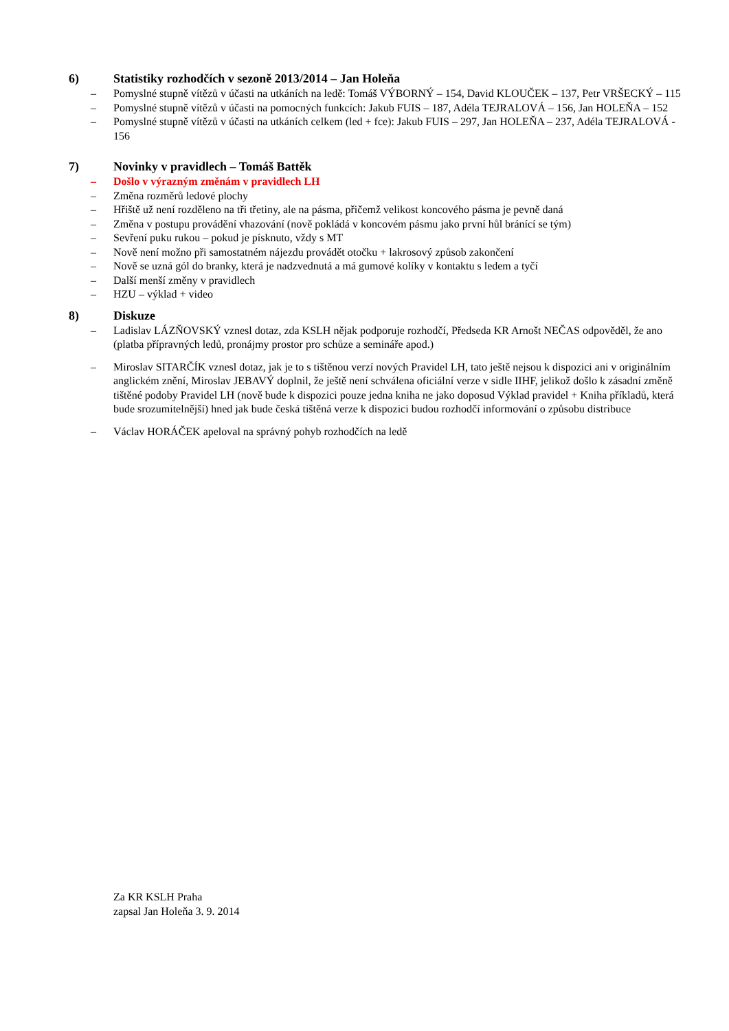6) Statistiky rozhodčích v sezoně 2013/2014 – Jan Holeňa
– Pomyslné stupně vítězů v účasti na utkáních na ledě: Tomáš VÝBORNÝ – 154, David KLOUČEK – 137, Petr VRŠECKÝ – 115
– Pomyslné stupně vítězů v účasti na pomocných funkcích: Jakub FUIS – 187, Adéla TEJRALOVÁ – 156, Jan HOLEŇA – 152
– Pomyslné stupně vítězů v účasti na utkáních celkem (led + fce): Jakub FUIS – 297, Jan HOLEŇA – 237, Adéla TEJRALOVÁ - 156
7) Novinky v pravidlech – Tomáš Battěk
– Došlo v výrazným změnám v pravidlech LH
– Změna rozměrů ledové plochy
– Hřiště už není rozděleno na tři třetiny, ale na pásma, přičemž velikost koncového pásma je pevně daná
– Změna v postupu provádění vhazování (nově pokládá v koncovém pásmu jako první hůl bránící se tým)
– Sevření puku rukou – pokud je písknuto, vždy s MT
– Nově není možno při samostatném nájezdu provádět otočku + lakrosový způsob zakončení
– Nově se uzná gól do branky, která je nadzvednutá a má gumové kolíky v kontaktu s ledem a tyčí
– Další menší změny v pravidlech
– HZU – výklad + video
8) Diskuze
– Ladislav LÁZŇOVSKÝ vznesl dotaz, zda KSLH nějak podporuje rozhodčí, Předseda KR Arnošt NEČAS odpověděl, že ano (platba přípravných ledů, pronájmy prostor pro schůze a semináře apod.)
– Miroslav SITARČÍK vznesl dotaz, jak je to s tištěnou verzí nových Pravidel LH, tato ještě nejsou k dispozici ani v originálním anglickém znění, Miroslav JEBAVÝ doplnil, že ještě není schválena oficiální verze v sidle IIHF, jelikož došlo k zásadní změně tištěné podoby Pravidel LH (nově bude k dispozici pouze jedna kniha ne jako doposud Výklad pravidel + Kniha příkladů, která bude srozumitelnější) hned jak bude česká tištěná verze k dispozici budou rozhodčí informování o způsobu distribuce
– Václav HORÁČEK apeloval na správný pohyb rozhodčích na ledě
Za KR KSLH Praha
zapsal Jan Holeňa 3. 9. 2014